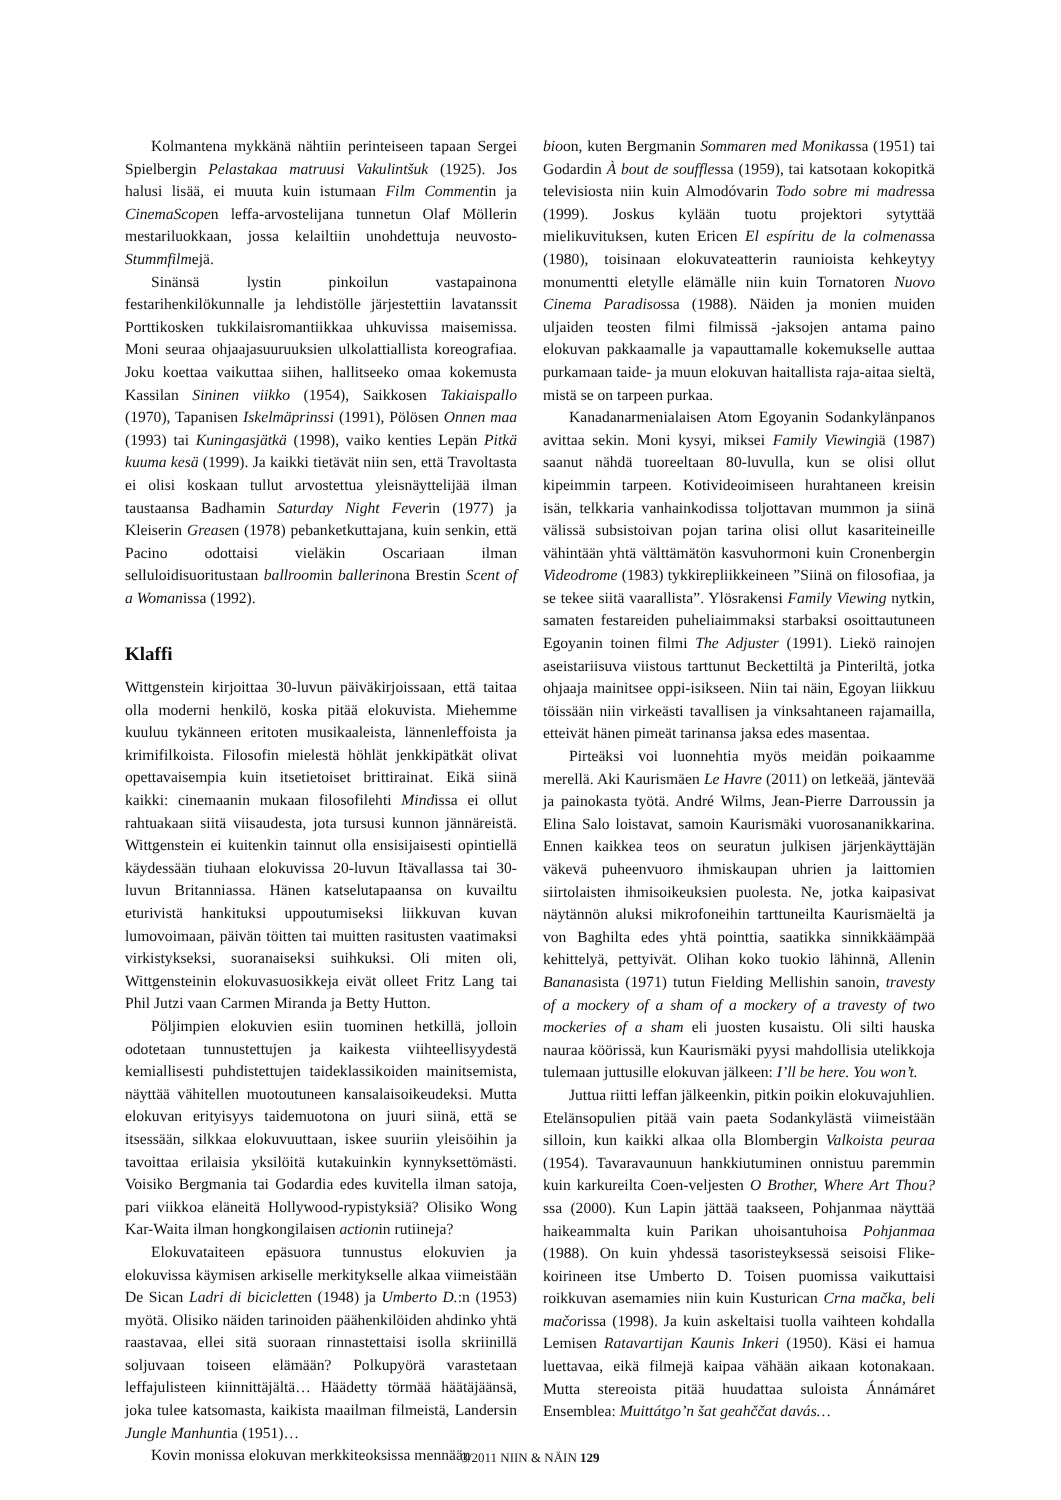Kolmantena mykkänä nähtiin perinteiseen tapaan Sergei Spielbergin Pelastakaa matruusi Vakulintšuk (1925). Jos halusi lisää, ei muuta kuin istumaan Film Commentin ja CinemaScopen leffa-arvostelijana tunnetun Olaf Möllerin mestariluokkaan, jossa kelailtiin unohdettuja neuvosto-Stummfilmejä.
Sinänsä lystin pinkoilun vastapainona festarihenkilökunnalle ja lehdistölle järjestettiin lavatanssit Porttikosken tukkilaisromantiikkaa uhkuvissa maisemissa. Moni seuraa ohjaajasuuruuksien ulkolattiallista koreografiaa. Joku koettaa vaikuttaa siihen, hallitseeko omaa kokemusta Kassilan Sininen viikko (1954), Saikkosen Takiaispallo (1970), Tapanisen Iskelmäprinssi (1991), Pölösen Onnen maa (1993) tai Kuningasjätkä (1998), vaiko kenties Lepän Pitkä kuuma kesä (1999). Ja kaikki tietävät niin sen, että Travoltasta ei olisi koskaan tullut arvostettua yleisnäyttelijää ilman taustaansa Badhamin Saturday Night Feverin (1977) ja Kleiserin Greasen (1978) pebanketkuttajana, kuin senkin, että Pacino odottaisi vieläkin Oscariaan ilman selluloidisuoritustaan ballroomin ballerinona Brestin Scent of a Womanissa (1992).
Klaffi
Wittgenstein kirjoittaa 30-luvun päiväkirjoissaan, että taitaa olla moderni henkilö, koska pitää elokuvista. Miehemme kuuluu tykänneen eritoten musikaaleista, lännenleffoista ja krimifilkoista. Filosofin mielestä höhlät jenkkipätkät olivat opettavaisempia kuin itsetietoiset brittirainat. Eikä siinä kaikki: cinemaanin mukaan filosofilehti Mindissa ei ollut rahtuakaan siitä viisaudesta, jota tursusi kunnon jännäreistä. Wittgenstein ei kuitenkin tainnut olla ensisijaisesti opintiellä käydessään tiuhaan elokuvissa 20-luvun Itävallassa tai 30-luvun Britanniassa. Hänen katselutapaansa on kuvailtu eturivistä hankituksi uppoutumiseksi liikkuvan kuvan lumovoimaan, päivän töitten tai muitten rasitusten vaatimaksi virkistykseksi, suoranaiseksi suihkuksi. Oli miten oli, Wittgensteinin elokuvasuosikkeja eivät olleet Fritz Lang tai Phil Jutzi vaan Carmen Miranda ja Betty Hutton.
Pöljimpien elokuvien esiin tuominen hetkillä, jolloin odotetaan tunnustettujen ja kaikesta viihteellisyydestä kemiallisesti puhdistettujen taideklassikoiden mainitsemista, näyttää vähitellen muotoutuneen kansalaisoikeudeksi. Mutta elokuvan erityisyys taidemuotona on juuri siinä, että se itsessään, silkkaa elokuvuuttaan, iskee suuriin yleisöihin ja tavoittaa erilaisia yksilöitä kutakuinkin kynnyksettömästi. Voisiko Bergmania tai Godardia edes kuvitella ilman satoja, pari viikkoa eläneitä Hollywood-rypistyksiä? Olisiko Wong Kar-Waita ilman hongkongilaisen actionin rutiineja?
Elokuvataiteen epäsuora tunnustus elokuvien ja elokuvissa käymisen arkiselle merkitykselle alkaa viimeistään De Sican Ladri di bicicletten (1948) ja Umberto D.:n (1953) myötä. Olisiko näiden tarinoiden päähenkilöiden ahdinko yhtä raastavaa, ellei sitä suoraan rinnastettaisi isolla skriinillä soljuvaan toiseen elämään? Polkupyörä varastetaan leffajulisteen kiinnittäjältä… Häädetty törmää häätäjäänsä, joka tulee katsomasta, kaikista maailman filmeistä, Landersin Jungle Manhuntia (1951)…
Kovin monissa elokuvan merkkiteoksissa mennään
bioon, kuten Bergmanin Sommaren med Monikassa (1951) tai Godardin À bout de soufflessa (1959), tai katsotaan kokopitkä televisiosta niin kuin Almodóvarin Todo sobre mi madressa (1999). Joskus kylään tuotu projektori sytyttää mielikuvituksen, kuten Ericen El espíritu de la colmenassa (1980), toisinaan elokuvateatterin raunioista kehkeytyy monumentti eletylle elämälle niin kuin Tornatoren Nuovo Cinema Paradisossa (1988). Näiden ja monien muiden uljaiden teosten filmi filmissä -jaksojen antama paino elokuvan pakkaamalle ja vapauttamalle kokemukselle auttaa purkamaan taide- ja muun elokuvan haitallista raja-aitaa sieltä, mistä se on tarpeen purkaa.
Kanadanarmenialaisen Atom Egoyanin Sodankylänpanos avittaa sekin. Moni kysyi, miksei Family Viewingiä (1987) saanut nähdä tuoreeltaan 80-luvulla, kun se olisi ollut kipeimmin tarpeen. Kotivideoimiseen hurahtaneen kreisin isän, telkkaria vanhainkodissa toljottavan mummon ja siinä välissä subsistoivan pojan tarina olisi ollut kasariteineille vähintään yhtä välttämätön kasvuhormoni kuin Cronenbergin Videodrome (1983) tykkirepliikkeineen ”Siinä on filosofiaa, ja se tekee siitä vaarallista”. Ylösrakensi Family Viewing nytkin, samaten festareiden puheliaimmaksi starbaksi osoittautuneen Egoyanin toinen filmi The Adjuster (1991). Liekö rainojen aseistariisuva viistous tarttunut Beckettiltä ja Pinteriltä, jotka ohjaaja mainitsee oppi-isikseen. Niin tai näin, Egoyan liikkuu töissään niin virkeästi tavallisen ja vinksahtaneen rajamailla, etteivät hänen pimeät tarinansa jaksa edes masentaa.
Pirteäksi voi luonnehtia myös meidän poikaamme merellä. Aki Kaurismäen Le Havre (2011) on letkeää, jäntevää ja painokasta työtä. André Wilms, Jean-Pierre Darroussin ja Elina Salo loistavat, samoin Kaurismäki vuorosananikkarina. Ennen kaikkea teos on seuratun julkisen järjenkäyttäjän väkevä puheenvuoro ihmiskaupan uhrien ja laittomien siirtolaisten ihmisoikeuksien puolesta. Ne, jotka kaipasivat näytännön aluksi mikrofoneihin tarttuneilta Kaurismäeltä ja von Baghilta edes yhtä pointtia, saatikka sinnikkäämpää kehittelyä, pettyivät. Olihan koko tuokio lähinnä, Allenin Bananasista (1971) tutun Fielding Mellishin sanoin, travesty of a mockery of a sham of a mockery of a travesty of two mockeries of a sham eli juosten kusaistu. Oli silti hauska nauraa köörissä, kun Kaurismäki pyysi mahdollisia utelikkoja tulemaan juttusille elokuvan jälkeen: I’ll be here. You won’t.
Juttua riitti leffan jälkeenkin, pitkin poikin elokuvajuhlien. Etelänsopulien pitää vain paeta Sodankylästä viimeistään silloin, kun kaikki alkaa olla Blombergin Valkoista peuraa (1954). Tavaravaunuun hankkiutuminen onnistuu paremmin kuin karkureilta Coen-veljesten O Brother, Where Art Thou?ssa (2000). Kun Lapin jättää taakseen, Pohjanmaa näyttää haikeammalta kuin Parikan uhoisantuhoisa Pohjanmaa (1988). On kuin yhdessä tasoristeyksessä seisoisi Flike-koirineen itse Umberto D. Toisen puomissa vaikuttaisi roikkuvan asemamies niin kuin Kusturican Crna mačka, beli mačorissa (1998). Ja kuin askeltaisi tuolla vaihteen kohdalla Lemisen Ratavartijan Kaunis Inkeri (1950). Käsi ei hamua luettavaa, eikä filmejä kaipaa vähään aikaan kotonakaan. Mutta stereoista pitää huudattaa suloista Ánnámáret Ensemblea: Muittátgo’n šat geahččat davás…
3/2011 NIIN & NÄIN 129